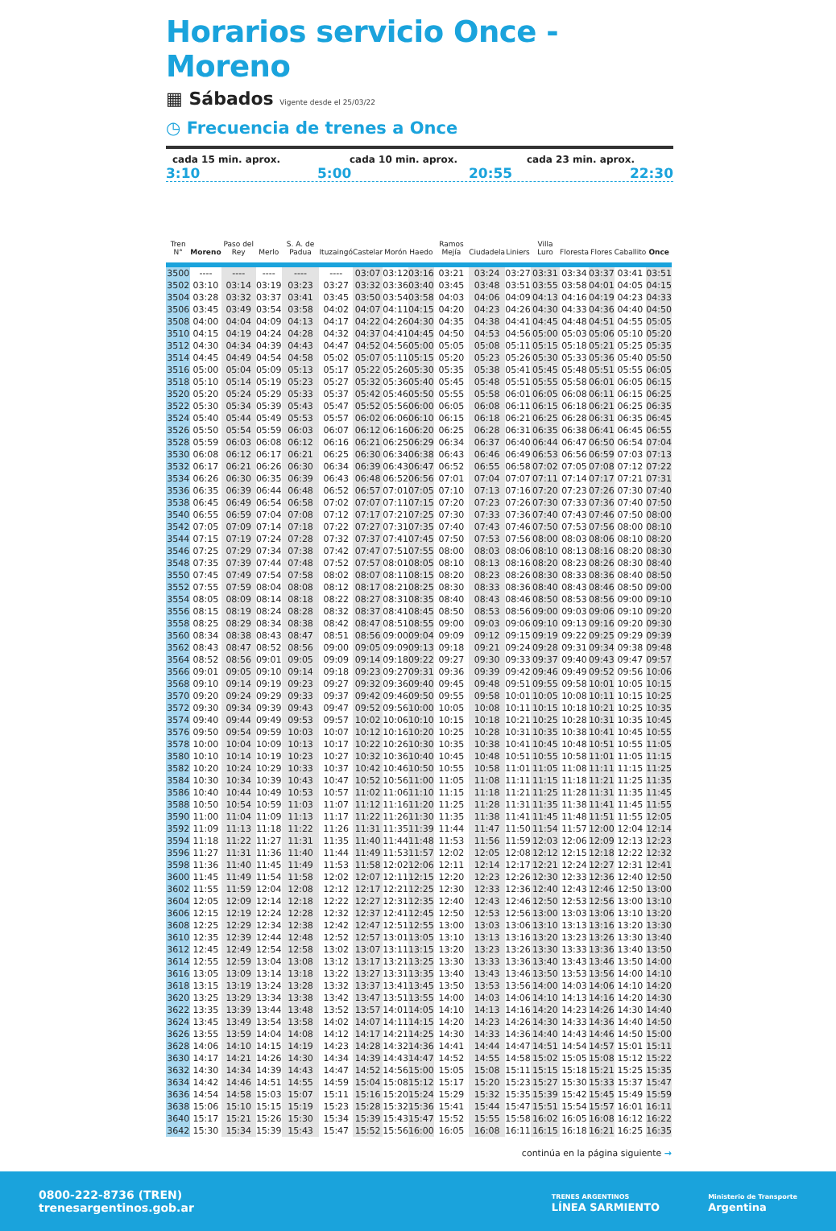Horarios servicio Once - Moreno
▦ Sábados Vigente desde el 25/03/22
◷ Frecuencia de trenes a Once
cada 15 min. aprox. cada 10 min. aprox. cada 23 min. aprox.
3:10 5:00 20:55 22:30
| Tren N° | Moreno | Paso del Rey | Merlo | S. A. de Padua | Ituzaingó | Castelar | Morón | Haedo | Ramos Mejía | Ciudadela | Liniers | Villa Luro | Floresta | Flores | Caballito | Once |
| --- | --- | --- | --- | --- | --- | --- | --- | --- | --- | --- | --- | --- | --- | --- | --- | --- |
| 3500 | ---- | ---- | ---- | ---- | ---- | 03:07 | 03:12 | 03:16 | 03:21 | 03:24 | 03:27 | 03:31 | 03:34 | 03:37 | 03:41 | 03:51 |
| 3502 | 03:10 | 03:14 | 03:19 | 03:23 | 03:27 | 03:32 | 03:36 | 03:40 | 03:45 | 03:48 | 03:51 | 03:55 | 03:58 | 04:01 | 04:05 | 04:15 |
| 3504 | 03:28 | 03:32 | 03:37 | 03:41 | 03:45 | 03:50 | 03:54 | 03:58 | 04:03 | 04:06 | 04:09 | 04:13 | 04:16 | 04:19 | 04:23 | 04:33 |
| 3506 | 03:45 | 03:49 | 03:54 | 03:58 | 04:02 | 04:07 | 04:11 | 04:15 | 04:20 | 04:23 | 04:26 | 04:30 | 04:33 | 04:36 | 04:40 | 04:50 |
| 3508 | 04:00 | 04:04 | 04:09 | 04:13 | 04:17 | 04:22 | 04:26 | 04:30 | 04:35 | 04:38 | 04:41 | 04:45 | 04:48 | 04:51 | 04:55 | 05:05 |
| 3510 | 04:15 | 04:19 | 04:24 | 04:28 | 04:32 | 04:37 | 04:41 | 04:45 | 04:50 | 04:53 | 04:56 | 05:00 | 05:03 | 05:06 | 05:10 | 05:20 |
| 3512 | 04:30 | 04:34 | 04:39 | 04:43 | 04:47 | 04:52 | 04:56 | 05:00 | 05:05 | 05:08 | 05:11 | 05:15 | 05:18 | 05:21 | 05:25 | 05:35 |
| 3514 | 04:45 | 04:49 | 04:54 | 04:58 | 05:02 | 05:07 | 05:11 | 05:15 | 05:20 | 05:23 | 05:26 | 05:30 | 05:33 | 05:36 | 05:40 | 05:50 |
| 3516 | 05:00 | 05:04 | 05:09 | 05:13 | 05:17 | 05:22 | 05:26 | 05:30 | 05:35 | 05:38 | 05:41 | 05:45 | 05:48 | 05:51 | 05:55 | 06:05 |
| 3518 | 05:10 | 05:14 | 05:19 | 05:23 | 05:27 | 05:32 | 05:36 | 05:40 | 05:45 | 05:48 | 05:51 | 05:55 | 05:58 | 06:01 | 06:05 | 06:15 |
| 3520 | 05:20 | 05:24 | 05:29 | 05:33 | 05:37 | 05:42 | 05:46 | 05:50 | 05:55 | 05:58 | 06:01 | 06:05 | 06:08 | 06:11 | 06:15 | 06:25 |
| 3522 | 05:30 | 05:34 | 05:39 | 05:43 | 05:47 | 05:52 | 05:56 | 06:00 | 06:05 | 06:08 | 06:11 | 06:15 | 06:18 | 06:21 | 06:25 | 06:35 |
| 3524 | 05:40 | 05:44 | 05:49 | 05:53 | 05:57 | 06:02 | 06:06 | 06:10 | 06:15 | 06:18 | 06:21 | 06:25 | 06:28 | 06:31 | 06:35 | 06:45 |
| 3526 | 05:50 | 05:54 | 05:59 | 06:03 | 06:07 | 06:12 | 06:16 | 06:20 | 06:25 | 06:28 | 06:31 | 06:35 | 06:38 | 06:41 | 06:45 | 06:55 |
| 3528 | 05:59 | 06:03 | 06:08 | 06:12 | 06:16 | 06:21 | 06:25 | 06:29 | 06:34 | 06:37 | 06:40 | 06:44 | 06:47 | 06:50 | 06:54 | 07:04 |
| 3530 | 06:08 | 06:12 | 06:17 | 06:21 | 06:25 | 06:30 | 06:34 | 06:38 | 06:43 | 06:46 | 06:49 | 06:53 | 06:56 | 06:59 | 07:03 | 07:13 |
| 3532 | 06:17 | 06:21 | 06:26 | 06:30 | 06:34 | 06:39 | 06:43 | 06:47 | 06:52 | 06:55 | 06:58 | 07:02 | 07:05 | 07:08 | 07:12 | 07:22 |
| 3534 | 06:26 | 06:30 | 06:35 | 06:39 | 06:43 | 06:48 | 06:52 | 06:56 | 07:01 | 07:04 | 07:07 | 07:11 | 07:14 | 07:17 | 07:21 | 07:31 |
| 3536 | 06:35 | 06:39 | 06:44 | 06:48 | 06:52 | 06:57 | 07:01 | 07:05 | 07:10 | 07:13 | 07:16 | 07:20 | 07:23 | 07:26 | 07:30 | 07:40 |
| 3538 | 06:45 | 06:49 | 06:54 | 06:58 | 07:02 | 07:07 | 07:11 | 07:15 | 07:20 | 07:23 | 07:26 | 07:30 | 07:33 | 07:36 | 07:40 | 07:50 |
| 3540 | 06:55 | 06:59 | 07:04 | 07:08 | 07:12 | 07:17 | 07:21 | 07:25 | 07:30 | 07:33 | 07:36 | 07:40 | 07:43 | 07:46 | 07:50 | 08:00 |
| 3542 | 07:05 | 07:09 | 07:14 | 07:18 | 07:22 | 07:27 | 07:31 | 07:35 | 07:40 | 07:43 | 07:46 | 07:50 | 07:53 | 07:56 | 08:00 | 08:10 |
| 3544 | 07:15 | 07:19 | 07:24 | 07:28 | 07:32 | 07:37 | 07:41 | 07:45 | 07:50 | 07:53 | 07:56 | 08:00 | 08:03 | 08:06 | 08:10 | 08:20 |
| 3546 | 07:25 | 07:29 | 07:34 | 07:38 | 07:42 | 07:47 | 07:51 | 07:55 | 08:00 | 08:03 | 08:06 | 08:10 | 08:13 | 08:16 | 08:20 | 08:30 |
| 3548 | 07:35 | 07:39 | 07:44 | 07:48 | 07:52 | 07:57 | 08:01 | 08:05 | 08:10 | 08:13 | 08:16 | 08:20 | 08:23 | 08:26 | 08:30 | 08:40 |
| 3550 | 07:45 | 07:49 | 07:54 | 07:58 | 08:02 | 08:07 | 08:11 | 08:15 | 08:20 | 08:23 | 08:26 | 08:30 | 08:33 | 08:36 | 08:40 | 08:50 |
| 3552 | 07:55 | 07:59 | 08:04 | 08:08 | 08:12 | 08:17 | 08:21 | 08:25 | 08:30 | 08:33 | 08:36 | 08:40 | 08:43 | 08:46 | 08:50 | 09:00 |
| 3554 | 08:05 | 08:09 | 08:14 | 08:18 | 08:22 | 08:27 | 08:31 | 08:35 | 08:40 | 08:43 | 08:46 | 08:50 | 08:53 | 08:56 | 09:00 | 09:10 |
| 3556 | 08:15 | 08:19 | 08:24 | 08:28 | 08:32 | 08:37 | 08:41 | 08:45 | 08:50 | 08:53 | 08:56 | 09:00 | 09:03 | 09:06 | 09:10 | 09:20 |
| 3558 | 08:25 | 08:29 | 08:34 | 08:38 | 08:42 | 08:47 | 08:51 | 08:55 | 09:00 | 09:03 | 09:06 | 09:10 | 09:13 | 09:16 | 09:20 | 09:30 |
| 3560 | 08:34 | 08:38 | 08:43 | 08:47 | 08:51 | 08:56 | 09:00 | 09:04 | 09:09 | 09:12 | 09:15 | 09:19 | 09:22 | 09:25 | 09:29 | 09:39 |
| 3562 | 08:43 | 08:47 | 08:52 | 08:56 | 09:00 | 09:05 | 09:09 | 09:13 | 09:18 | 09:21 | 09:24 | 09:28 | 09:31 | 09:34 | 09:38 | 09:48 |
| 3564 | 08:52 | 08:56 | 09:01 | 09:05 | 09:09 | 09:14 | 09:18 | 09:22 | 09:27 | 09:30 | 09:33 | 09:37 | 09:40 | 09:43 | 09:47 | 09:57 |
| 3566 | 09:01 | 09:05 | 09:10 | 09:14 | 09:18 | 09:23 | 09:27 | 09:31 | 09:36 | 09:39 | 09:42 | 09:46 | 09:49 | 09:52 | 09:56 | 10:06 |
| 3568 | 09:10 | 09:14 | 09:19 | 09:23 | 09:27 | 09:32 | 09:36 | 09:40 | 09:45 | 09:48 | 09:51 | 09:55 | 09:58 | 10:01 | 10:05 | 10:15 |
| 3570 | 09:20 | 09:24 | 09:29 | 09:33 | 09:37 | 09:42 | 09:46 | 09:50 | 09:55 | 09:58 | 10:01 | 10:05 | 10:08 | 10:11 | 10:15 | 10:25 |
| 3572 | 09:30 | 09:34 | 09:39 | 09:43 | 09:47 | 09:52 | 09:56 | 10:00 | 10:05 | 10:08 | 10:11 | 10:15 | 10:18 | 10:21 | 10:25 | 10:35 |
| 3574 | 09:40 | 09:44 | 09:49 | 09:53 | 09:57 | 10:02 | 10:06 | 10:10 | 10:15 | 10:18 | 10:21 | 10:25 | 10:28 | 10:31 | 10:35 | 10:45 |
| 3576 | 09:50 | 09:54 | 09:59 | 10:03 | 10:07 | 10:12 | 10:16 | 10:20 | 10:25 | 10:28 | 10:31 | 10:35 | 10:38 | 10:41 | 10:45 | 10:55 |
| 3578 | 10:00 | 10:04 | 10:09 | 10:13 | 10:17 | 10:22 | 10:26 | 10:30 | 10:35 | 10:38 | 10:41 | 10:45 | 10:48 | 10:51 | 10:55 | 11:05 |
| 3580 | 10:10 | 10:14 | 10:19 | 10:23 | 10:27 | 10:32 | 10:36 | 10:40 | 10:45 | 10:48 | 10:51 | 10:55 | 10:58 | 11:01 | 11:05 | 11:15 |
| 3582 | 10:20 | 10:24 | 10:29 | 10:33 | 10:37 | 10:42 | 10:46 | 10:50 | 10:55 | 10:58 | 11:01 | 11:05 | 11:08 | 11:11 | 11:15 | 11:25 |
| 3584 | 10:30 | 10:34 | 10:39 | 10:43 | 10:47 | 10:52 | 10:56 | 11:00 | 11:05 | 11:08 | 11:11 | 11:15 | 11:18 | 11:21 | 11:25 | 11:35 |
| 3586 | 10:40 | 10:44 | 10:49 | 10:53 | 10:57 | 11:02 | 11:06 | 11:10 | 11:15 | 11:18 | 11:21 | 11:25 | 11:28 | 11:31 | 11:35 | 11:45 |
| 3588 | 10:50 | 10:54 | 10:59 | 11:03 | 11:07 | 11:12 | 11:16 | 11:20 | 11:25 | 11:28 | 11:31 | 11:35 | 11:38 | 11:41 | 11:45 | 11:55 |
| 3590 | 11:00 | 11:04 | 11:09 | 11:13 | 11:17 | 11:22 | 11:26 | 11:30 | 11:35 | 11:38 | 11:41 | 11:45 | 11:48 | 11:51 | 11:55 | 12:05 |
| 3592 | 11:09 | 11:13 | 11:18 | 11:22 | 11:26 | 11:31 | 11:35 | 11:39 | 11:44 | 11:47 | 11:50 | 11:54 | 11:57 | 12:00 | 12:04 | 12:14 |
| 3594 | 11:18 | 11:22 | 11:27 | 11:31 | 11:35 | 11:40 | 11:44 | 11:48 | 11:53 | 11:56 | 11:59 | 12:03 | 12:06 | 12:09 | 12:13 | 12:23 |
| 3596 | 11:27 | 11:31 | 11:36 | 11:40 | 11:44 | 11:49 | 11:53 | 11:57 | 12:02 | 12:05 | 12:08 | 12:12 | 12:15 | 12:18 | 12:22 | 12:32 |
| 3598 | 11:36 | 11:40 | 11:45 | 11:49 | 11:53 | 11:58 | 12:02 | 12:06 | 12:11 | 12:14 | 12:17 | 12:21 | 12:24 | 12:27 | 12:31 | 12:41 |
| 3600 | 11:45 | 11:49 | 11:54 | 11:58 | 12:02 | 12:07 | 12:11 | 12:15 | 12:20 | 12:23 | 12:26 | 12:30 | 12:33 | 12:36 | 12:40 | 12:50 |
| 3602 | 11:55 | 11:59 | 12:04 | 12:08 | 12:12 | 12:17 | 12:21 | 12:25 | 12:30 | 12:33 | 12:36 | 12:40 | 12:43 | 12:46 | 12:50 | 13:00 |
| 3604 | 12:05 | 12:09 | 12:14 | 12:18 | 12:22 | 12:27 | 12:31 | 12:35 | 12:40 | 12:43 | 12:46 | 12:50 | 12:53 | 12:56 | 13:00 | 13:10 |
| 3606 | 12:15 | 12:19 | 12:24 | 12:28 | 12:32 | 12:37 | 12:41 | 12:45 | 12:50 | 12:53 | 12:56 | 13:00 | 13:03 | 13:06 | 13:10 | 13:20 |
| 3608 | 12:25 | 12:29 | 12:34 | 12:38 | 12:42 | 12:47 | 12:51 | 12:55 | 13:00 | 13:03 | 13:06 | 13:10 | 13:13 | 13:16 | 13:20 | 13:30 |
| 3610 | 12:35 | 12:39 | 12:44 | 12:48 | 12:52 | 12:57 | 13:01 | 13:05 | 13:10 | 13:13 | 13:16 | 13:20 | 13:23 | 13:26 | 13:30 | 13:40 |
| 3612 | 12:45 | 12:49 | 12:54 | 12:58 | 13:02 | 13:07 | 13:11 | 13:15 | 13:20 | 13:23 | 13:26 | 13:30 | 13:33 | 13:36 | 13:40 | 13:50 |
| 3614 | 12:55 | 12:59 | 13:04 | 13:08 | 13:12 | 13:17 | 13:21 | 13:25 | 13:30 | 13:33 | 13:36 | 13:40 | 13:43 | 13:46 | 13:50 | 14:00 |
| 3616 | 13:05 | 13:09 | 13:14 | 13:18 | 13:22 | 13:27 | 13:31 | 13:35 | 13:40 | 13:43 | 13:46 | 13:50 | 13:53 | 13:56 | 14:00 | 14:10 |
| 3618 | 13:15 | 13:19 | 13:24 | 13:28 | 13:32 | 13:37 | 13:41 | 13:45 | 13:50 | 13:53 | 13:56 | 14:00 | 14:03 | 14:06 | 14:10 | 14:20 |
| 3620 | 13:25 | 13:29 | 13:34 | 13:38 | 13:42 | 13:47 | 13:51 | 13:55 | 14:00 | 14:03 | 14:06 | 14:10 | 14:13 | 14:16 | 14:20 | 14:30 |
| 3622 | 13:35 | 13:39 | 13:44 | 13:48 | 13:52 | 13:57 | 14:01 | 14:05 | 14:10 | 14:13 | 14:16 | 14:20 | 14:23 | 14:26 | 14:30 | 14:40 |
| 3624 | 13:45 | 13:49 | 13:54 | 13:58 | 14:02 | 14:07 | 14:11 | 14:15 | 14:20 | 14:23 | 14:26 | 14:30 | 14:33 | 14:36 | 14:40 | 14:50 |
| 3626 | 13:55 | 13:59 | 14:04 | 14:08 | 14:12 | 14:17 | 14:21 | 14:25 | 14:30 | 14:33 | 14:36 | 14:40 | 14:43 | 14:46 | 14:50 | 15:00 |
| 3628 | 14:06 | 14:10 | 14:15 | 14:19 | 14:23 | 14:28 | 14:32 | 14:36 | 14:41 | 14:44 | 14:47 | 14:51 | 14:54 | 14:57 | 15:01 | 15:11 |
| 3630 | 14:17 | 14:21 | 14:26 | 14:30 | 14:34 | 14:39 | 14:43 | 14:47 | 14:52 | 14:55 | 14:58 | 15:02 | 15:05 | 15:08 | 15:12 | 15:22 |
| 3632 | 14:30 | 14:34 | 14:39 | 14:43 | 14:47 | 14:52 | 14:56 | 15:00 | 15:05 | 15:08 | 15:11 | 15:15 | 15:18 | 15:21 | 15:25 | 15:35 |
| 3634 | 14:42 | 14:46 | 14:51 | 14:55 | 14:59 | 15:04 | 15:08 | 15:12 | 15:17 | 15:20 | 15:23 | 15:27 | 15:30 | 15:33 | 15:37 | 15:47 |
| 3636 | 14:54 | 14:58 | 15:03 | 15:07 | 15:11 | 15:16 | 15:20 | 15:24 | 15:29 | 15:32 | 15:35 | 15:39 | 15:42 | 15:45 | 15:49 | 15:59 |
| 3638 | 15:06 | 15:10 | 15:15 | 15:19 | 15:23 | 15:28 | 15:32 | 15:36 | 15:41 | 15:44 | 15:47 | 15:51 | 15:54 | 15:57 | 16:01 | 16:11 |
| 3640 | 15:17 | 15:21 | 15:26 | 15:30 | 15:34 | 15:39 | 15:43 | 15:47 | 15:52 | 15:55 | 15:58 | 16:02 | 16:05 | 16:08 | 16:12 | 16:22 |
| 3642 | 15:30 | 15:34 | 15:39 | 15:43 | 15:47 | 15:52 | 15:56 | 16:00 | 16:05 | 16:08 | 16:11 | 16:15 | 16:18 | 16:21 | 16:25 | 16:35 |
continúa en la página siguiente →
0800-222-8736 (TREN)
trenesargentinos.gob.ar
TRENES ARGENTINOS
LÍNEA SARMIENTO
Ministerio de Transporte
Argentina